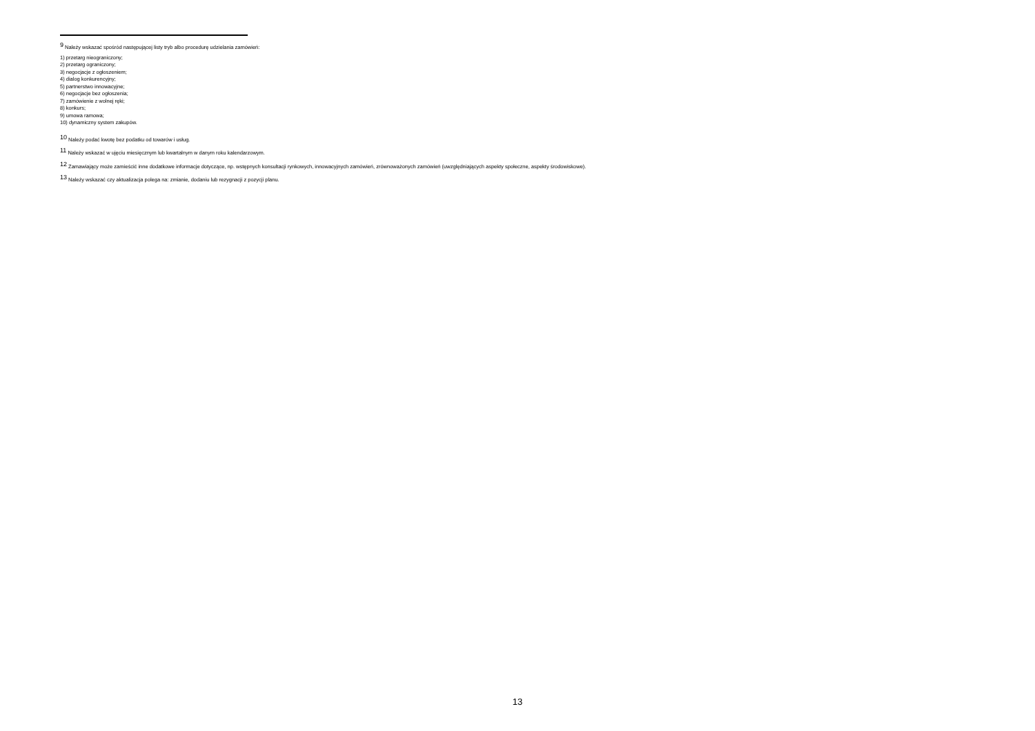<sup>9</sup> Należy wskazać spośród następującej listy tryb albo procedurę udzielania zamówień:
1) przetarg nieograniczony;
2) przetarg ograniczony;
3) negocjacje z ogłoszeniem;
4) dialog konkurencyjny;
5) partnerstwo innowacyjne;
6) negocjacje bez ogłoszenia;
7) zamówienie z wolnej ręki;
8) konkurs;
9) umowa ramowa;
10) dynamiczny system zakupów.
<sup>10</sup> Należy podać kwotę bez podatku od towarów i usług.
<sup>11</sup> Należy wskazać w ujęciu miesięcznym lub kwartalnym w danym roku kalendarzowym.
<sup>12</sup> Zamawiający może zamieścić inne dodatkowe informacje dotyczące, np. wstępnych konsultacji rynkowych, innowacyjnych zamówień, zrównoważonych zamówień (uwzględniających aspekty społeczne, aspekty środowiskowe).
<sup>13</sup> Należy wskazać czy aktualizacja polega na: zmianie, dodaniu lub rezygnacji z pozycji planu.
13